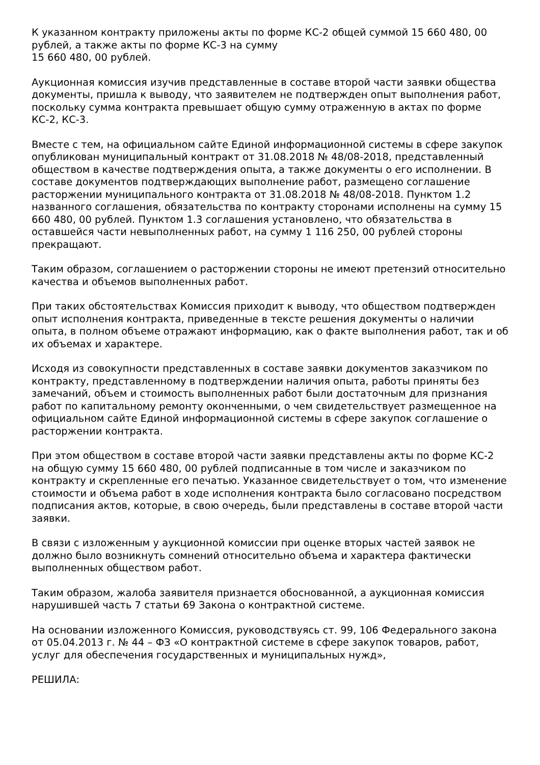К указанном контракту приложены акты по форме КС-2 общей суммой 15 660 480, 00 рублей, а также акты по форме КС-3 на сумму
15 660 480, 00 рублей.
Аукционная комиссия изучив представленные в составе второй части заявки общества документы, пришла к выводу, что заявителем не подтвержден опыт выполнения работ, поскольку сумма контракта превышает общую сумму отраженную в актах по форме КС-2, КС-3.
Вместе с тем, на официальном сайте Единой информационной системы в сфере закупок опубликован муниципальный контракт от 31.08.2018 № 48/08-2018, представленный обществом в качестве подтверждения опыта, а также документы о его исполнении. В составе документов подтверждающих выполнение работ, размещено соглашение расторжении муниципального контракта от 31.08.2018 № 48/08-2018. Пунктом 1.2 названного соглашения, обязательства по контракту сторонами исполнены на сумму 15 660 480, 00 рублей. Пунктом 1.3 соглашения установлено, что обязательства в оставшейся части невыполненных работ, на сумму 1 116 250, 00 рублей стороны прекращают.
Таким образом, соглашением о расторжении стороны не имеют претензий относительно качества и объемов выполненных работ.
При таких обстоятельствах Комиссия приходит к выводу, что обществом подтвержден опыт исполнения контракта, приведенные в тексте решения документы о наличии опыта, в полном объеме отражают информацию, как о факте выполнения работ, так и об их объемах и характере.
Исходя из совокупности представленных в составе заявки документов заказчиком по контракту, представленному в подтверждении наличия опыта, работы приняты без замечаний, объем и стоимость выполненных работ были достаточным для признания работ по капитальному ремонту оконченными, о чем свидетельствует размещенное на официальном сайте Единой информационной системы в сфере закупок соглашение о расторжении контракта.
При этом обществом в составе второй части заявки представлены акты по форме КС-2 на общую сумму 15 660 480, 00 рублей подписанные в том числе и заказчиком по контракту и скрепленные его печатью. Указанное свидетельствует о том, что изменение стоимости и объема работ в ходе исполнения контракта было согласовано посредством подписания актов, которые, в свою очередь, были представлены в составе второй части заявки.
В связи с изложенным у аукционной комиссии при оценке вторых частей заявок не должно было возникнуть сомнений относительно объема и характера фактически выполненных обществом работ.
Таким образом, жалоба заявителя признается обоснованной, а аукционная комиссия нарушившей часть 7 статьи 69 Закона о контрактной системе.
На основании изложенного Комиссия, руководствуясь ст. 99, 106 Федерального закона от 05.04.2013 г. № 44 – ФЗ «О контрактной системе в сфере закупок товаров, работ, услуг для обеспечения государственных и муниципальных нужд»,
РЕШИЛА: